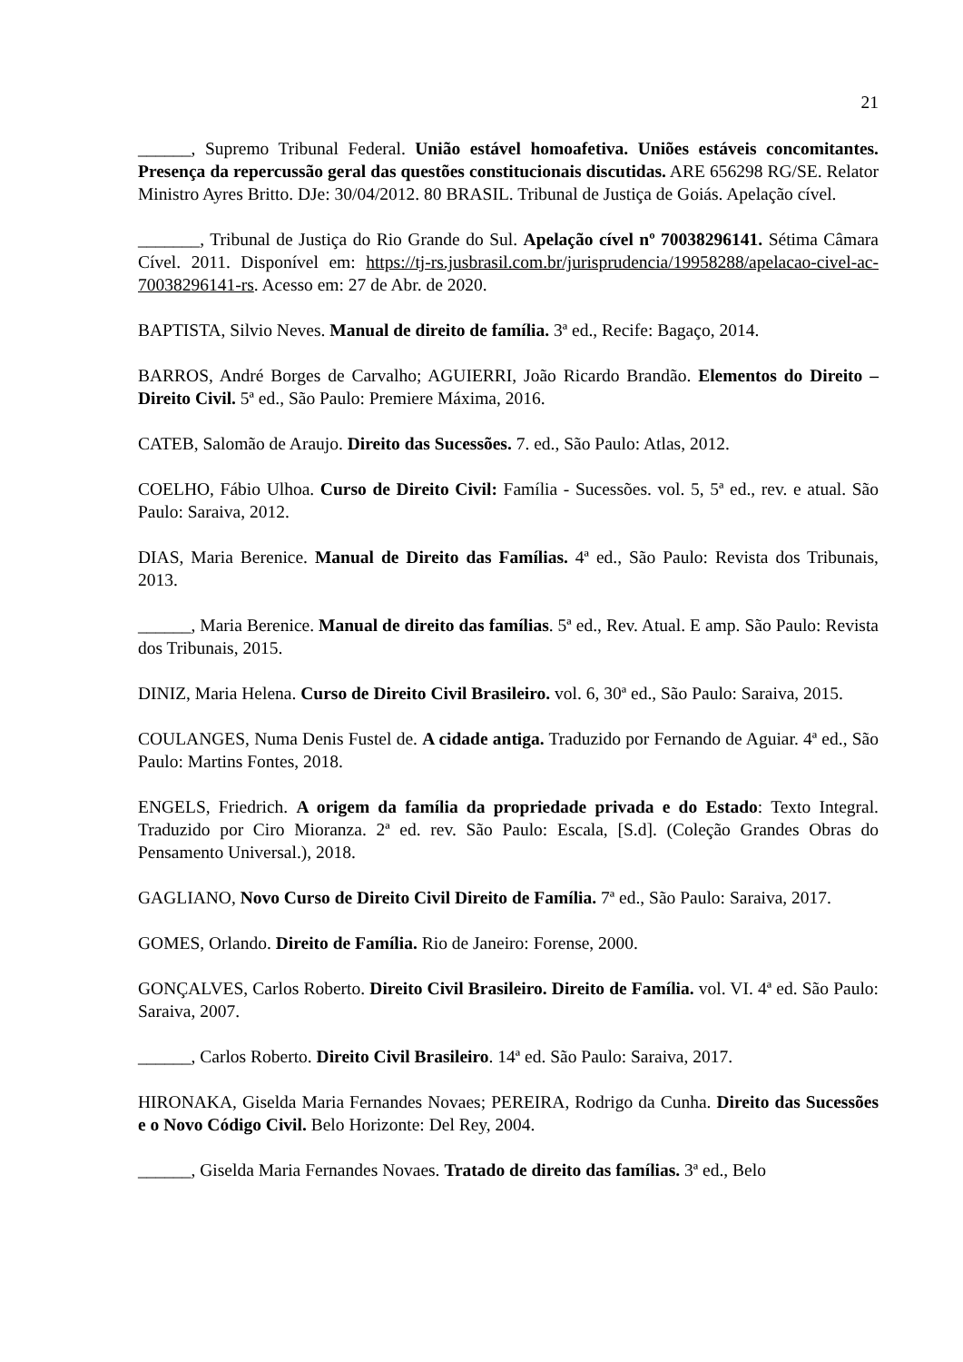21
______, Supremo Tribunal Federal. União estável homoafetiva. Uniões estáveis concomitantes. Presença da repercussão geral das questões constitucionais discutidas. ARE 656298 RG/SE. Relator Ministro Ayres Britto. DJe: 30/04/2012. 80 BRASIL. Tribunal de Justiça de Goiás. Apelação cível.
_______, Tribunal de Justiça do Rio Grande do Sul. Apelação cível nº 70038296141. Sétima Câmara Cível. 2011. Disponível em: https://tj-rs.jusbrasil.com.br/jurisprudencia/19958288/apelacao-civel-ac-70038296141-rs. Acesso em: 27 de Abr. de 2020.
BAPTISTA, Silvio Neves. Manual de direito de família. 3ª ed., Recife: Bagaço, 2014.
BARROS, André Borges de Carvalho; AGUIERRI, João Ricardo Brandão. Elementos do Direito – Direito Civil. 5ª ed., São Paulo: Premiere Máxima, 2016.
CATEB, Salomão de Araujo. Direito das Sucessões. 7. ed., São Paulo: Atlas, 2012.
COELHO, Fábio Ulhoa. Curso de Direito Civil: Família - Sucessões. vol. 5, 5ª ed., rev. e atual. São Paulo: Saraiva, 2012.
DIAS, Maria Berenice. Manual de Direito das Famílias. 4ª ed., São Paulo: Revista dos Tribunais, 2013.
______, Maria Berenice. Manual de direito das famílias. 5ª ed., Rev. Atual. E amp. São Paulo: Revista dos Tribunais, 2015.
DINIZ, Maria Helena. Curso de Direito Civil Brasileiro. vol. 6, 30ª ed., São Paulo: Saraiva, 2015.
COULANGES, Numa Denis Fustel de. A cidade antiga. Traduzido por Fernando de Aguiar. 4ª ed., São Paulo: Martins Fontes, 2018.
ENGELS, Friedrich. A origem da família da propriedade privada e do Estado: Texto Integral. Traduzido por Ciro Mioranza. 2ª ed. rev. São Paulo: Escala, [S.d]. (Coleção Grandes Obras do Pensamento Universal.), 2018.
GAGLIANO, Novo Curso de Direito Civil Direito de Família. 7ª ed., São Paulo: Saraiva, 2017.
GOMES, Orlando. Direito de Família. Rio de Janeiro: Forense, 2000.
GONÇALVES, Carlos Roberto. Direito Civil Brasileiro. Direito de Família. vol. VI. 4ª ed. São Paulo: Saraiva, 2007.
______, Carlos Roberto. Direito Civil Brasileiro. 14ª ed. São Paulo: Saraiva, 2017.
HIRONAKA, Giselda Maria Fernandes Novaes; PEREIRA, Rodrigo da Cunha. Direito das Sucessões e o Novo Código Civil. Belo Horizonte: Del Rey, 2004.
______, Giselda Maria Fernandes Novaes. Tratado de direito das famílias. 3ª ed., Belo